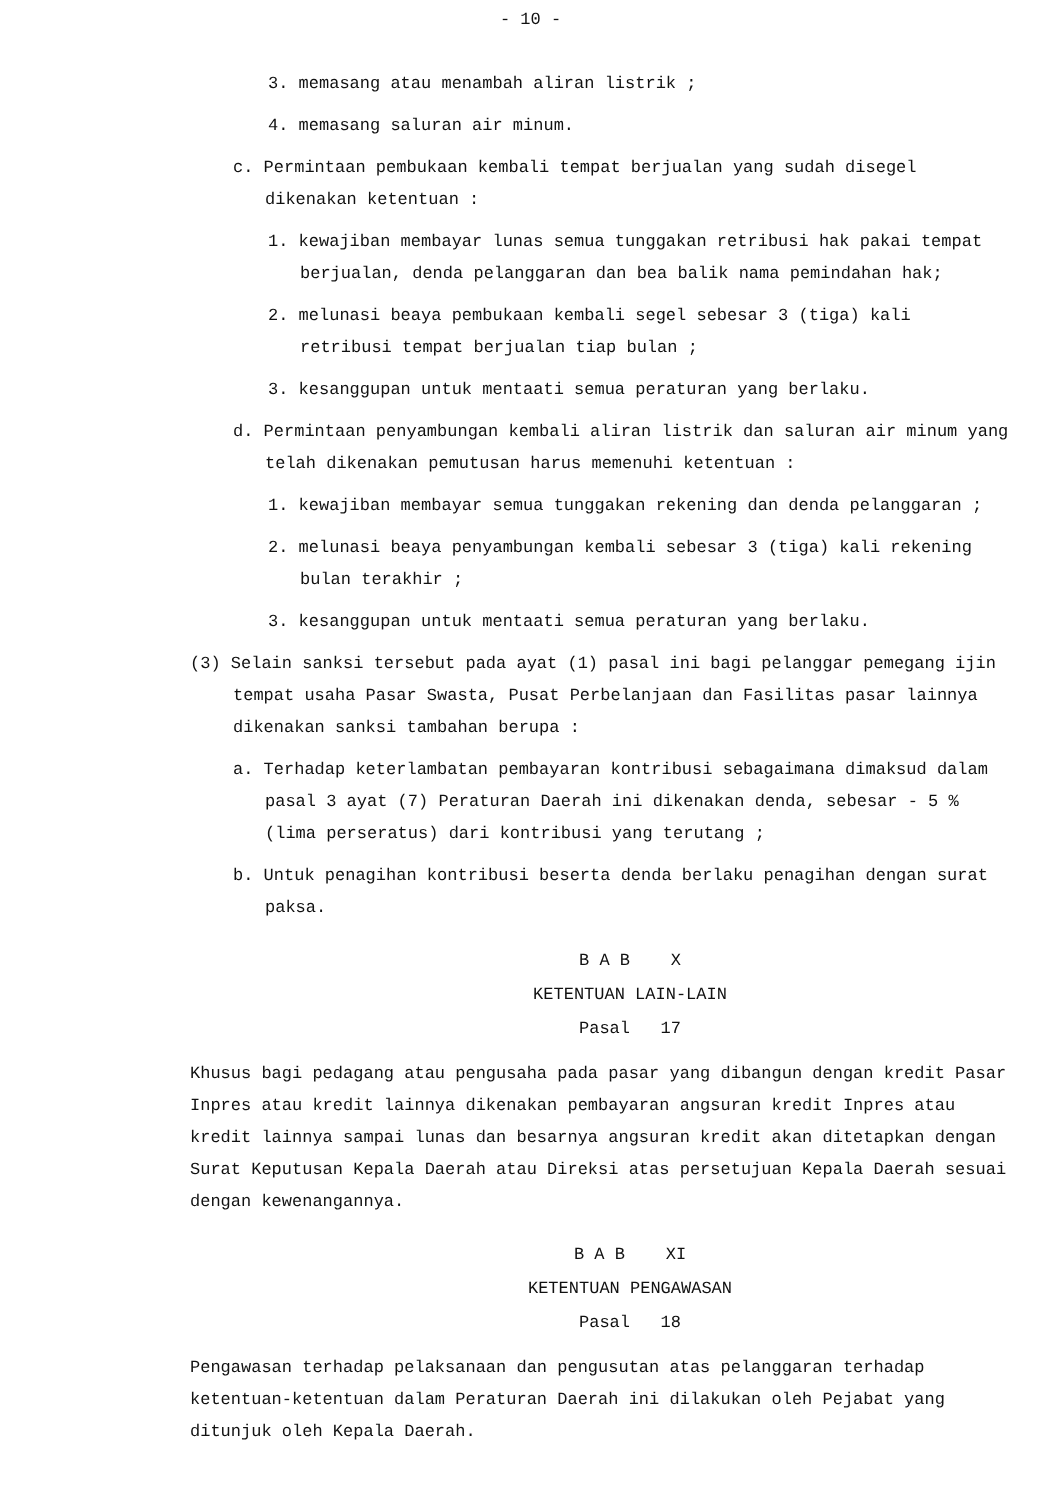- 10 -
3. memasang atau menambah aliran listrik ;
4. memasang saluran air minum.
c. Permintaan pembukaan kembali tempat berjualan yang sudah disegel dikenakan ketentuan :
1. kewajiban membayar lunas semua tunggakan retribusi hak pakai tempat berjualan, denda pelanggaran dan bea balik nama pemindahan hak;
2. melunasi beaya pembukaan kembali segel sebesar 3 (tiga) kali retribusi tempat berjualan tiap bulan ;
3. kesanggupan untuk mentaati semua peraturan yang berlaku.
d. Permintaan penyambungan kembali aliran listrik dan saluran air minum yang telah dikenakan pemutusan harus memenuhi ketentuan :
1. kewajiban membayar semua tunggakan rekening dan denda pelanggaran ;
2. melunasi beaya penyambungan kembali sebesar 3 (tiga) kali rekening bulan terakhir ;
3. kesanggupan untuk mentaati semua peraturan yang berlaku.
(3) Selain sanksi tersebut pada ayat (1) pasal ini bagi pelanggar pemegang ijin tempat usaha Pasar Swasta, Pusat Perbelanjaan dan Fasilitas pasar lainnya dikenakan sanksi tambahan berupa :
a. Terhadap keterlambatan pembayaran kontribusi sebagaimana dimaksud dalam pasal 3 ayat (7) Peraturan Daerah ini dikenakan denda, sebesar - 5 % (lima perseratus) dari kontribusi yang terutang ;
b. Untuk penagihan kontribusi beserta denda berlaku penagihan dengan surat paksa.
B A B X
KETENTUAN LAIN-LAIN
Pasal 17
Khusus bagi pedagang atau pengusaha pada pasar yang dibangun dengan kredit Pasar Inpres atau kredit lainnya dikenakan pembayaran angsuran kredit Inpres atau kredit lainnya sampai lunas dan besarnya angsuran kredit akan ditetapkan dengan Surat Keputusan Kepala Daerah atau Direksi atas persetujuan Kepala Daerah sesuai dengan kewenangannya.
B A B XI
KETENTUAN PENGAWASAN
Pasal 18
Pengawasan terhadap pelaksanaan dan pengusutan atas pelanggaran terhadap ketentuan-ketentuan dalam Peraturan Daerah ini dilakukan oleh Pejabat yang ditunjuk oleh Kepala Daerah.